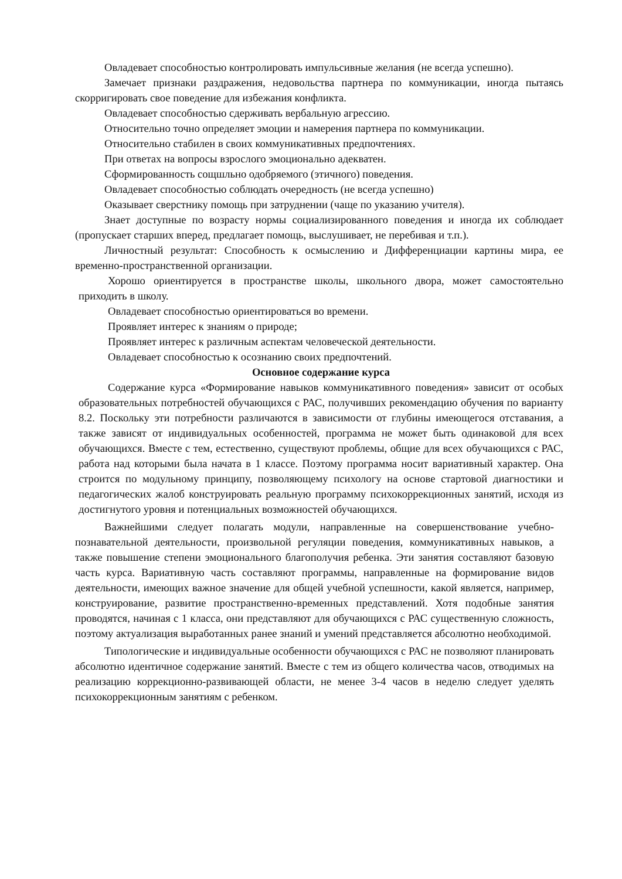Овладевает способностью контролировать импульсивные желания (не всегда успешно).
Замечает признаки раздражения, недовольства партнера по коммуникации, иногда пытаясь скорригировать свое поведение для избежания конфликта.
Овладевает способностью сдерживать вербальную агрессию.
Относительно точно определяет эмоции и намерения партнера по коммуникации.
Относительно стабилен в своих коммуникативных предпочтениях.
При ответах на вопросы взрослого эмоционально адекватен.
Сформированность сощшльно одобряемого (этичного) поведения.
Овладевает способностью соблюдать очередность (не всегда успешно)
Оказывает сверстнику помощь при затруднении (чаще по указанию учителя).
Знает доступные по возрасту нормы социализированного поведения и иногда их соблюдает (пропускает старших вперед, предлагает помощь, выслушивает, не перебивая и т.п.).
Личностный результат: Способность к осмыслению и Дифференциации картины мира, ее временно-пространственной организации.
Хорошо ориентируется в пространстве школы, школьного двора, может самостоятельно приходить в школу.
Овладевает способностью ориентироваться во времени.
Проявляет интерес к знаниям о природе;
Проявляет интерес к различным аспектам человеческой деятельности.
Овладевает способностью к осознанию своих предпочтений.
Основное содержание курса
Содержание курса «Формирование навыков коммуникативного поведения» зависит от особых образовательных потребностей обучающихся с РАС, получивших рекомендацию обучения по варианту 8.2. Поскольку эти потребности различаются в зависимости от глубины имеющегося отставания, а также зависят от индивидуальных особенностей, программа не может быть одинаковой для всех обучающихся. Вместе с тем, естественно, существуют проблемы, общие для всех обучающихся с РАС, работа над которыми была начата в 1 классе. Поэтому программа носит вариативный характер. Она строится по модульному принципу, позволяющему психологу на основе стартовой диагностики и педагогических жалоб конструировать реальную программу психокоррекционных занятий, исходя из достигнутого уровня и потенциальных возможностей обучающихся.
Важнейшими следует полагать модули, направленные на совершенствование учебно-познавательной деятельности, произвольной регуляции поведения, коммуникативных навыков, а также повышение степени эмоционального благополучия ребенка. Эти занятия составляют базовую часть курса. Вариативную часть составляют программы, направленные на формирование видов деятельности, имеющих важное значение для общей учебной успешности, какой является, например, конструирование, развитие пространственно-временных представлений. Хотя подобные занятия проводятся, начиная с 1 класса, они представляют для обучающихся с РАС существенную сложность, поэтому актуализация выработанных ранее знаний и умений представляется абсолютно необходимой.
Типологические и индивидуальные особенности обучающихся с РАС не позволяют планировать абсолютно идентичное содержание занятий. Вместе с тем из общего количества часов, отводимых на реализацию коррекционно-развивающей области, не менее 3-4 часов в неделю следует уделять психокоррекционным занятиям с ребенком.